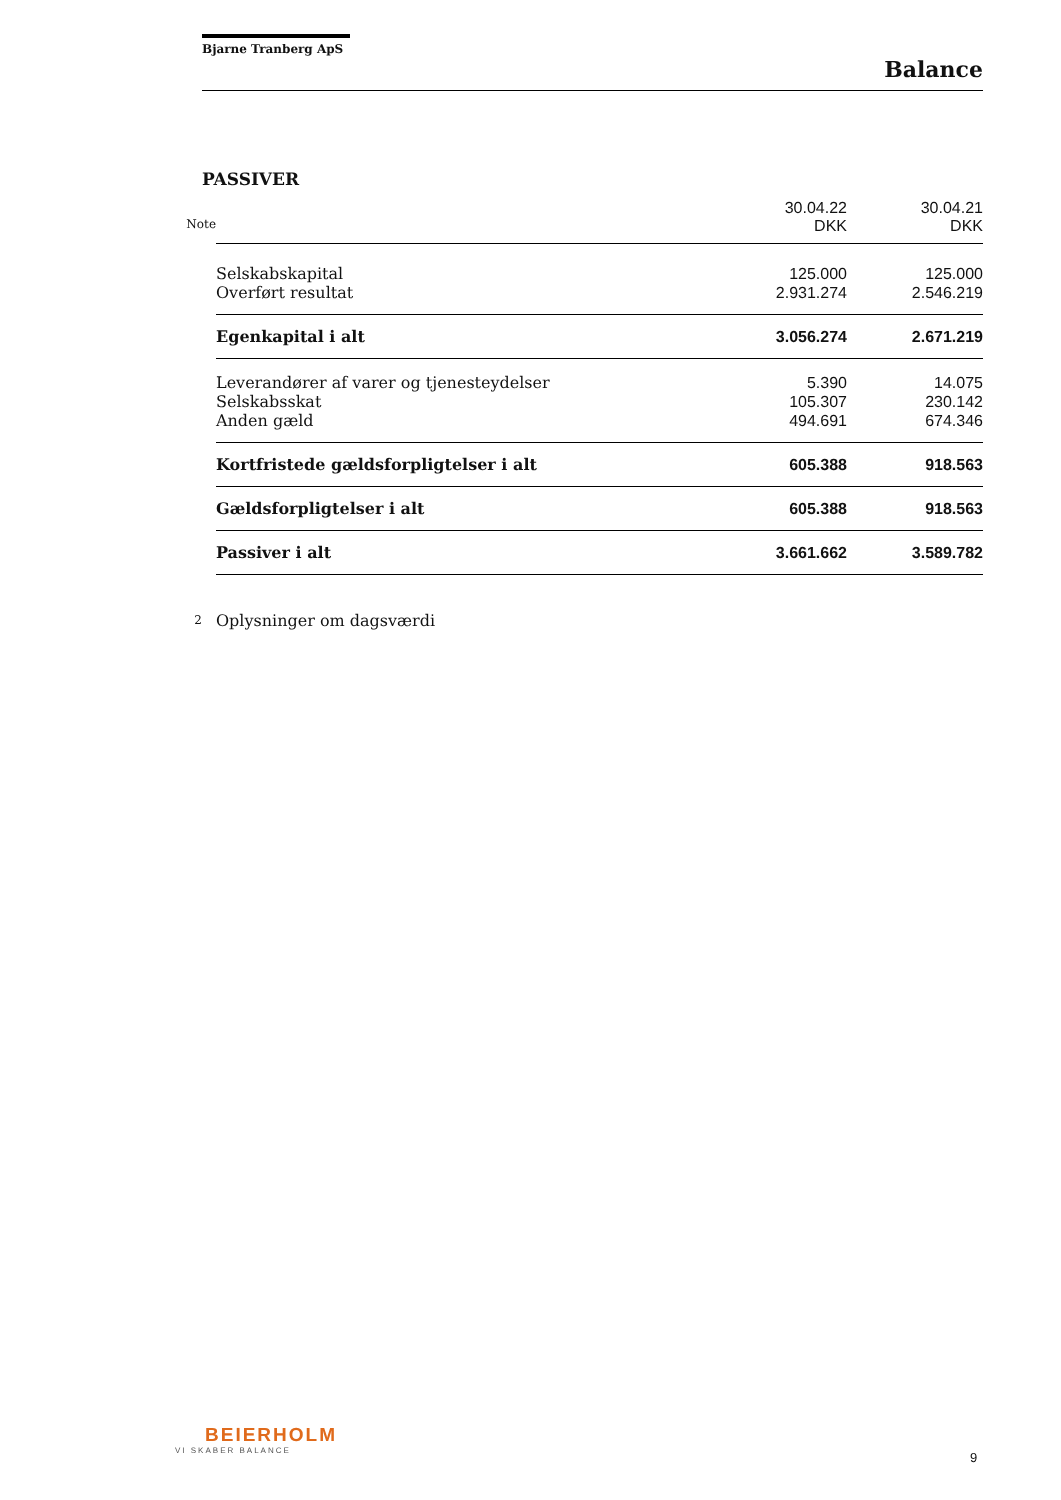Bjarne Tranberg ApS
Balance
PASSIVER
| | | 30.04.22 DKK | 30.04.21 DKK |
| --- | --- | --- | --- |
| Note | | | |
| | Selskabskapital | 125.000 | 125.000 |
| | Overført resultat | 2.931.274 | 2.546.219 |
| | Egenkapital i alt | 3.056.274 | 2.671.219 |
| | Leverandører af varer og tjenesteydelser | 5.390 | 14.075 |
| | Selskabsskat | 105.307 | 230.142 |
| | Anden gæld | 494.691 | 674.346 |
| | Kortfristede gældsforpligtelser i alt | 605.388 | 918.563 |
| | Gældsforpligtelser i alt | 605.388 | 918.563 |
| | Passiver i alt | 3.661.662 | 3.589.782 |
| 2 | Oplysninger om dagsværdi | | |
BEIERHOLM
VI SKABER BALANCE
9